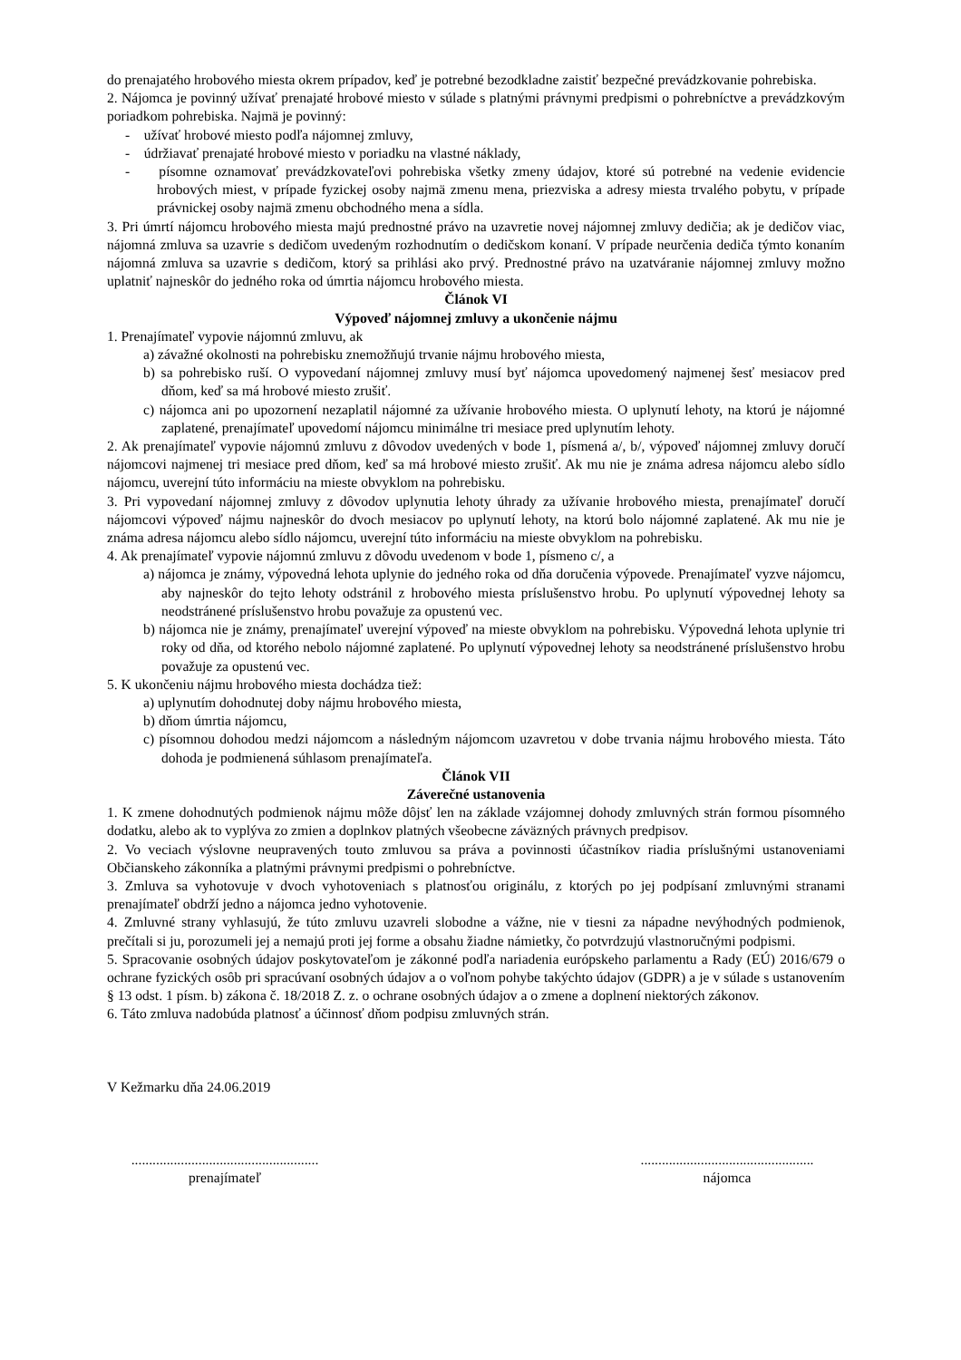do prenajatého hrobového miesta okrem prípadov, keď je potrebné bezodkladne zaistiť bezpečné prevádzkovanie pohrebiska.
2. Nájomca je povinný užívať prenajaté hrobové miesto v súlade s platnými právnymi predpismi o pohrebníctve a prevádzkovým poriadkom pohrebiska. Najmä je povinný:
- užívať hrobové miesto podľa nájomnej zmluvy,
- údržiavať prenajaté hrobové miesto v poriadku na vlastné náklady,
- písomne oznamovať prevádzkovateľovi pohrebiska všetky zmeny údajov, ktoré sú potrebné na vedenie evidencie hrobových miest, v prípade fyzickej osoby najmä zmenu mena, priezviska a adresy miesta trvalého pobytu, v prípade právnickej osoby najmä zmenu obchodného mena a sídla.
3. Pri úmrtí nájomcu hrobového miesta majú prednostné právo na uzavretie novej nájomnej zmluvy dedičia; ak je dedičov viac, nájomná zmluva sa uzavrie s dedičom uvedeným rozhodnutím o dedičskom konaní. V prípade neurčenia dediča týmto konaním nájomná zmluva sa uzavrie s dedičom, ktorý sa prihlási ako prvý. Prednostné právo na uzatváranie nájomnej zmluvy možno uplatniť najneskôr do jedného roka od úmrtia nájomcu hrobového miesta.
Článok VI
Výpoveď nájomnej zmluvy a ukončenie nájmu
1. Prenajímateľ vypovie nájomnú zmluvu, ak
a) závažné okolnosti na pohrebisku znemožňujú trvanie nájmu hrobového miesta,
b) sa pohrebisko ruší. O vypovedaní nájomnej zmluvy musí byť nájomca upovedomený najmenej šesť mesiacov pred dňom, keď sa má hrobové miesto zrušiť.
c) nájomca ani po upozornení nezaplatil nájomné za užívanie hrobového miesta. O uplynutí lehoty, na ktorú je nájomné zaplatené, prenajímateľ upovedomí nájomcu minimálne tri mesiace pred uplynutím lehoty.
2. Ak prenajímateľ vypovie nájomnú zmluvu z dôvodov uvedených v bode 1, písmená a/, b/, výpoveď nájomnej zmluvy doručí nájomcovi najmenej tri mesiace pred dňom, keď sa má hrobové miesto zrušiť. Ak mu nie je známa adresa nájomcu alebo sídlo nájomcu, uverejní túto informáciu na mieste obvyklom na pohrebisku.
3. Pri vypovedaní nájomnej zmluvy z dôvodov uplynutia lehoty úhrady za užívanie hrobového miesta, prenajímateľ doručí nájomcovi výpoveď nájmu najneskôr do dvoch mesiacov po uplynutí lehoty, na ktorú bolo nájomné zaplatené. Ak mu nie je známa adresa nájomcu alebo sídlo nájomcu, uverejní túto informáciu na mieste obvyklom na pohrebisku.
4. Ak prenajímateľ vypovie nájomnú zmluvu z dôvodu uvedenom v bode 1, písmeno c/, a
a) nájomca je známy, výpovedná lehota uplynie do jedného roka od dňa doručenia výpovede. Prenajímateľ vyzve nájomcu, aby najneskôr do tejto lehoty odstránil z hrobového miesta príslušenstvo hrobu. Po uplynutí výpovednej lehoty sa neodstránené príslušenstvo hrobu považuje za opustenú vec.
b) nájomca nie je známy, prenajímateľ uverejní výpoveď na mieste obvyklom na pohrebisku. Výpovedná lehota uplynie tri roky od dňa, od ktorého nebolo nájomné zaplatené. Po uplynutí výpovednej lehoty sa neodstránené príslušenstvo hrobu považuje za opustenú vec.
5. K ukončeniu nájmu hrobového miesta dochádza tiež:
a) uplynutím dohodnutej doby nájmu hrobového miesta,
b) dňom úmrtia nájomcu,
c) písomnou dohodou medzi nájomcom a následným nájomcom uzavretou v dobe trvania nájmu hrobového miesta. Táto dohoda je podmienená súhlasom prenajímateľa.
Článok VII
Záverečné ustanovenia
1. K zmene dohodnutých podmienok nájmu môže dôjsť len na základe vzájomnej dohody zmluvných strán formou písomného dodatku, alebo ak to vyplýva zo zmien a doplnkov platných všeobecne záväzných právnych predpisov.
2. Vo veciach výslovne neupravených touto zmluvou sa práva a povinnosti účastníkov riadia príslušnými ustanoveniami Občianskeho zákonníka a platnými právnymi predpismi o pohrebníctve.
3. Zmluva sa vyhotovuje v dvoch vyhotoveniach s platnosťou originálu, z ktorých po jej podpísaní zmluvnými stranami prenajímateľ obdrží jedno a nájomca jedno vyhotovenie.
4. Zmluvné strany vyhlasujú, že túto zmluvu uzavreli slobodne a vážne, nie v tiesni za nápadne nevýhodných podmienok, prečítali si ju, porozumeli jej a nemajú proti jej forme a obsahu žiadne námietky, čo potvrdzujú vlastnoručnými podpismi.
5. Spracovanie osobných údajov poskytovateľom je zákonné podľa nariadenia európskeho parlamentu a Rady (EÚ) 2016/679 o ochrane fyzických osôb pri spracúvaní osobných údajov a o voľnom pohybe takýchto údajov (GDPR) a je v súlade s ustanovením § 13 odst. 1 písm. b) zákona č. 18/2018 Z. z. o ochrane osobných údajov a o zmene a doplnení niektorých zákonov.
6. Táto zmluva nadobúda platnosť a účinnosť dňom podpisu zmluvných strán.
V Kežmarku dňa 24.06.2019
.....................................................
prenajímateľ
.................................................
nájomca